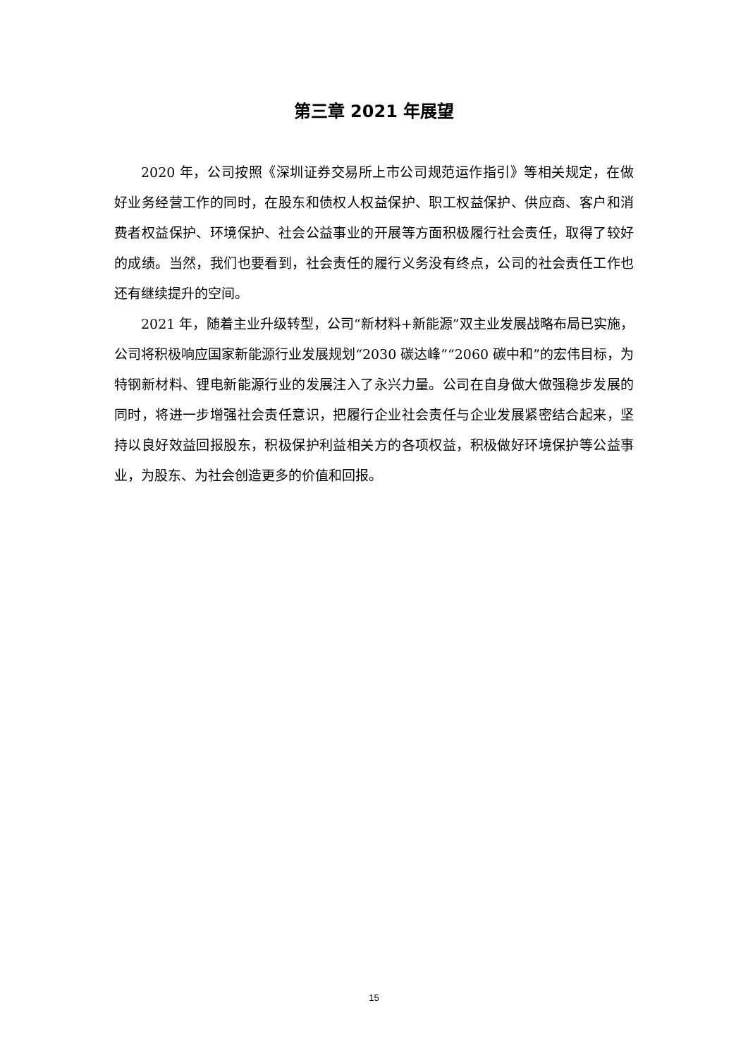第三章 2021 年展望
2020 年，公司按照《深圳证券交易所上市公司规范运作指引》等相关规定，在做好业务经营工作的同时，在股东和债权人权益保护、职工权益保护、供应商、客户和消费者权益保护、环境保护、社会公益事业的开展等方面积极履行社会责任，取得了较好的成绩。当然，我们也要看到，社会责任的履行义务没有终点，公司的社会责任工作也还有继续提升的空间。
2021 年，随着主业升级转型，公司“新材料+新能源”双主业发展战略布局已实施，公司将积极响应国家新能源行业发展规划“2030 碳达峰”“2060 碳中和”的宏伟目标，为特钢新材料、锂电新能源行业的发展注入了永兴力量。公司在自身做大做强稳步发展的同时，将进一步增强社会责任意识，把履行企业社会责任与企业发展紧密结合起来，坚持以良好效益回报股东，积极保护利益相关方的各项权益，积极做好环境保护等公益事业，为股东、为社会创造更多的价值和回报。
15